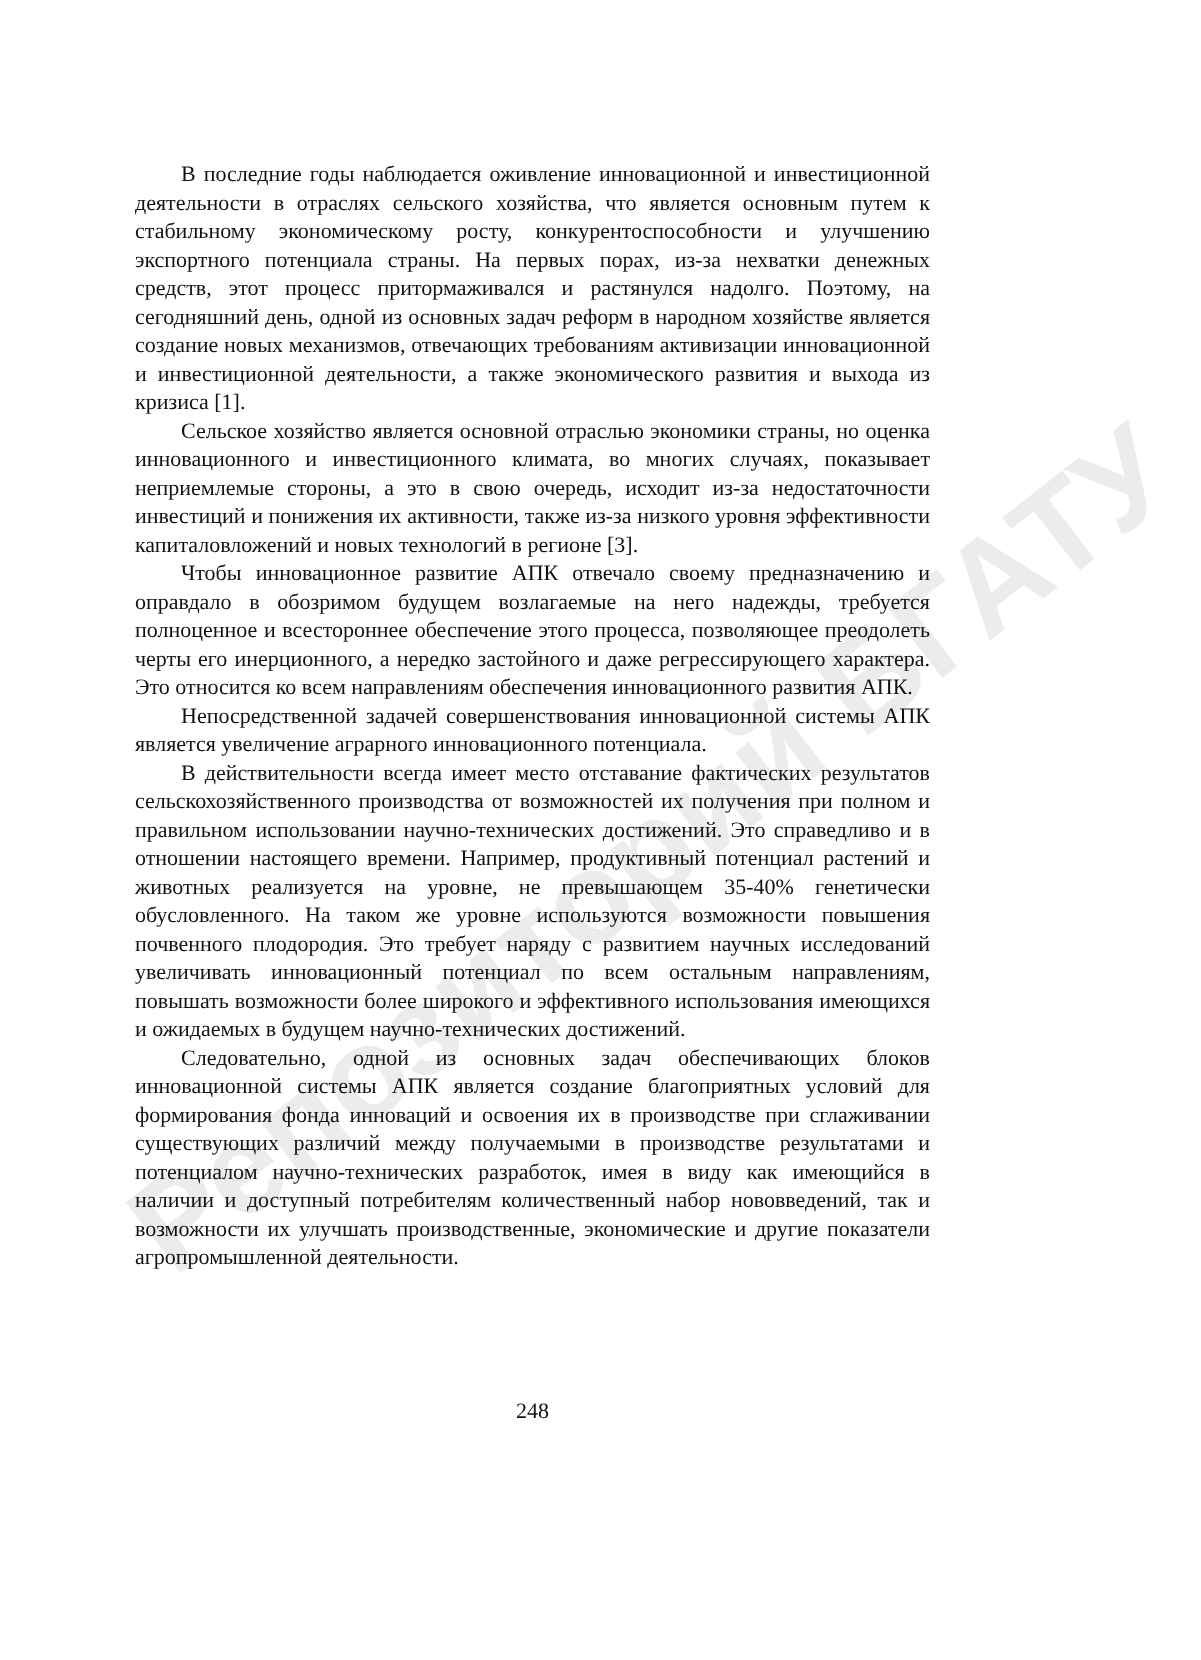Репозиторий БГАТУ
В последние годы наблюдается оживление инновационной и инвестиционной деятельности в отраслях сельского хозяйства, что является основным путем к стабильному экономическому росту, конкурентоспособности и улучшению экспортного потенциала страны. На первых порах, из-за нехватки денежных средств, этот процесс притормаживался и растянулся надолго. Поэтому, на сегодняшний день, одной из основных задач реформ в народном хозяйстве является создание новых механизмов, отвечающих требованиям активизации инновационной и инвестиционной деятельности, а также экономического развития и выхода из кризиса [1].
Сельское хозяйство является основной отраслью экономики страны, но оценка инновационного и инвестиционного климата, во многих случаях, показывает неприемлемые стороны, а это в свою очередь, исходит из-за недостаточности инвестиций и понижения их активности, также из-за низкого уровня эффективности капиталовложений и новых технологий в регионе [3].
Чтобы инновационное развитие АПК отвечало своему предназначению и оправдало в обозримом будущем возлагаемые на него надежды, требуется полноценное и всестороннее обеспечение этого процесса, позволяющее преодолеть черты его инерционного, а нередко застойного и даже регрессирующего характера. Это относится ко всем направлениям обеспечения инновационного развития АПК.
Непосредственной задачей совершенствования инновационной системы АПК является увеличение аграрного инновационного потенциала.
В действительности всегда имеет место отставание фактических результатов сельскохозяйственного производства от возможностей их получения при полном и правильном использовании научно-технических достижений. Это справедливо и в отношении настоящего времени. Например, продуктивный потенциал растений и животных реализуется на уровне, не превышающем 35-40% генетически обусловленного. На таком же уровне используются возможности повышения почвенного плодородия. Это требует наряду с развитием научных исследований увеличивать инновационный потенциал по всем остальным направлениям, повышать возможности более широкого и эффективного использования имеющихся и ожидаемых в будущем научно-технических достижений.
Следовательно, одной из основных задач обеспечивающих блоков инновационной системы АПК является создание благоприятных условий для формирования фонда инноваций и освоения их в производстве при сглаживании существующих различий между получаемыми в производстве результатами и потенциалом научно-технических разработок, имея в виду как имеющийся в наличии и доступный потребителям количественный набор нововведений, так и возможности их улучшать производственные, экономические и другие показатели агропромышленной деятельности.
248